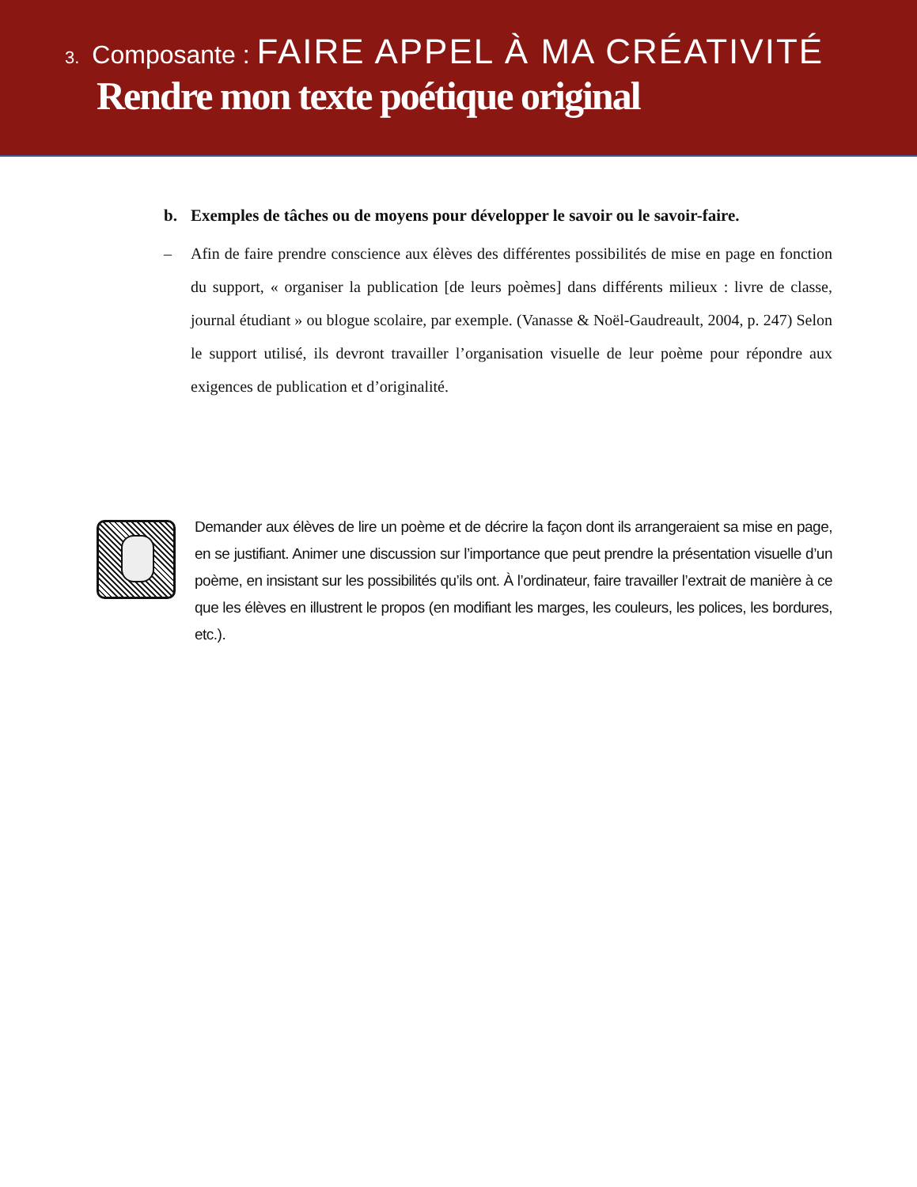3. Composante : FAIRE APPEL À MA CRÉATIVITÉ
Rendre mon texte poétique original
b. Exemples de tâches ou de moyens pour développer le savoir ou le savoir-faire.
– Afin de faire prendre conscience aux élèves des différentes possibilités de mise en page en fonction du support, « organiser la publication [de leurs poèmes] dans différents milieux : livre de classe, journal étudiant » ou blogue scolaire, par exemple. (Vanasse & Noël-Gaudreault, 2004, p. 247) Selon le support utilisé, ils devront travailler l’organisation visuelle de leur poème pour répondre aux exigences de publication et d’originalité.
Demander aux élèves de lire un poème et de décrire la façon dont ils arrangeraient sa mise en page, en se justifiant. Animer une discussion sur l’importance que peut prendre la présentation visuelle d’un poème, en insistant sur les possibilités qu’ils ont. À l’ordinateur, faire travailler l’extrait de manière à ce que les élèves en illustrent le propos (en modifiant les marges, les couleurs, les polices, les bordures, etc.).